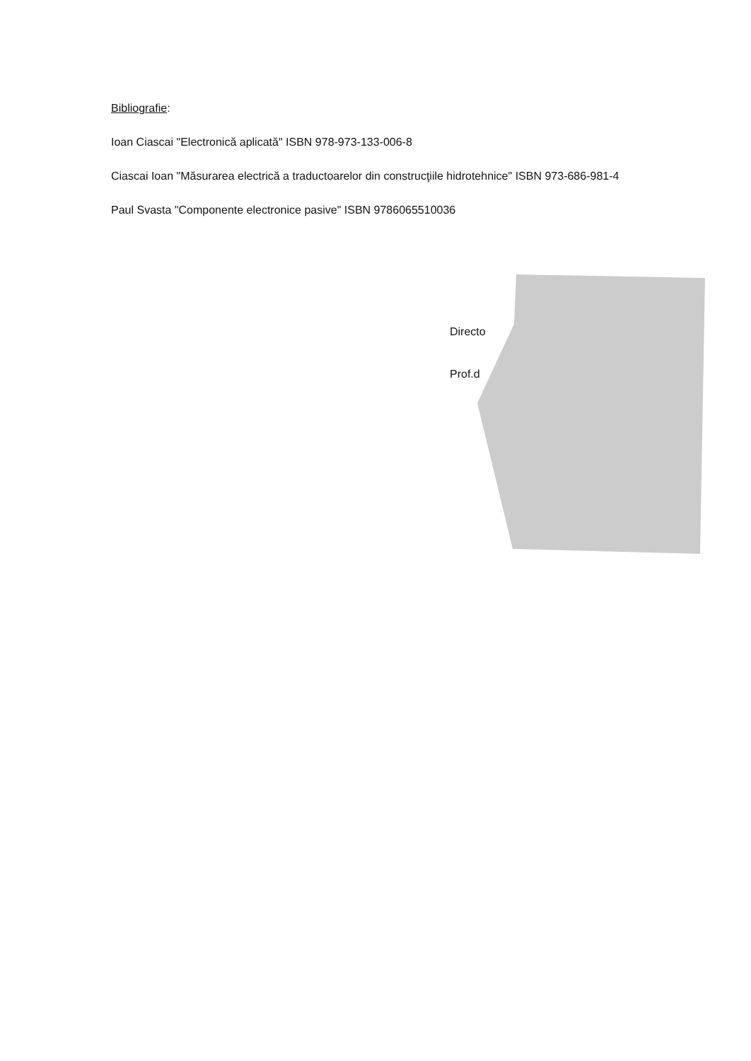Bibliografie:
Ioan Ciascai "Electronică aplicată" ISBN 978-973-133-006-8
Ciascai Ioan "Măsurarea electrică a traductoarelor din construcţiile hidrotehnice" ISBN 973-686-981-4
Paul Svasta "Componente electronice pasive" ISBN 9786065510036
Directo
Prof.d